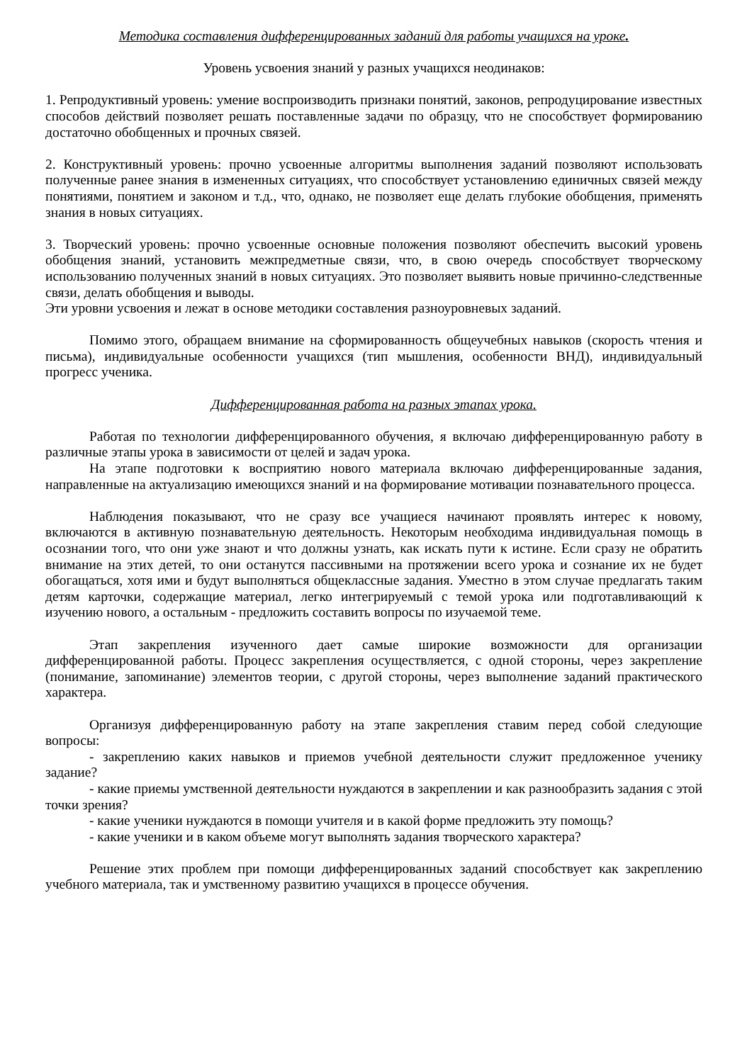Методика составления дифференцированных заданий для работы учащихся на уроке.
Уровень усвоения знаний у разных учащихся неодинаков:
1. Репродуктивный уровень: умение воспроизводить признаки понятий, законов, репродуцирование известных способов действий позволяет решать поставленные задачи по образцу, что не способствует формированию достаточно обобщенных и прочных связей.
2. Конструктивный уровень: прочно усвоенные алгоритмы выполнения заданий позволяют использовать полученные ранее знания в измененных ситуациях, что способствует установлению единичных связей между понятиями, понятием и законом и т.д., что, однако, не позволяет еще делать глубокие обобщения, применять знания в новых ситуациях.
3. Творческий уровень: прочно усвоенные основные положения позволяют обеспечить высокий уровень обобщения знаний, установить межпредметные связи, что, в свою очередь способствует творческому использованию полученных знаний в новых ситуациях. Это позволяет выявить новые причинно-следственные связи, делать обобщения и выводы.
Эти уровни усвоения и лежат в основе методики составления разноуровневых заданий.
Помимо этого, обращаем внимание на сформированность общеучебных навыков (скорость чтения и письма), индивидуальные особенности учащихся (тип мышления, особенности ВНД), индивидуальный прогресс ученика.
Дифференцированная работа на разных этапах урока.
Работая по технологии дифференцированного обучения, я включаю дифференцированную работу в различные этапы урока в зависимости от целей и задач урока.
На этапе подготовки к восприятию нового материала включаю дифференцированные задания, направленные на актуализацию имеющихся знаний и на формирование мотивации познавательного процесса.
Наблюдения показывают, что не сразу все учащиеся начинают проявлять интерес к новому, включаются в активную познавательную деятельность. Некоторым необходима индивидуальная помощь в осознании того, что они уже знают и что должны узнать, как искать пути к истине. Если сразу не обратить внимание на этих детей, то они останутся пассивными на протяжении всего урока и сознание их не будет обогащаться, хотя ими и будут выполняться общеклассные задания. Уместно в этом случае предлагать таким детям карточки, содержащие материал, легко интегрируемый с темой урока или подготавливающий к изучению нового, а остальным - предложить составить вопросы по изучаемой теме.
Этап закрепления изученного дает самые широкие возможности для организации дифференцированной работы. Процесс закрепления осуществляется, с одной стороны, через закрепление (понимание, запоминание) элементов теории, с другой стороны, через выполнение заданий практического характера.
Организуя дифференцированную работу на этапе закрепления ставим перед собой следующие вопросы:
- закреплению каких навыков и приемов учебной деятельности служит предложенное ученику задание?
- какие приемы умственной деятельности нуждаются в закреплении и как разнообразить задания с этой точки зрения?
- какие ученики нуждаются в помощи учителя и в какой форме предложить эту помощь?
- какие ученики и в каком объеме могут выполнять задания творческого характера?
Решение этих проблем при помощи дифференцированных заданий способствует как закреплению учебного материала, так и умственному развитию учащихся в процессе обучения.